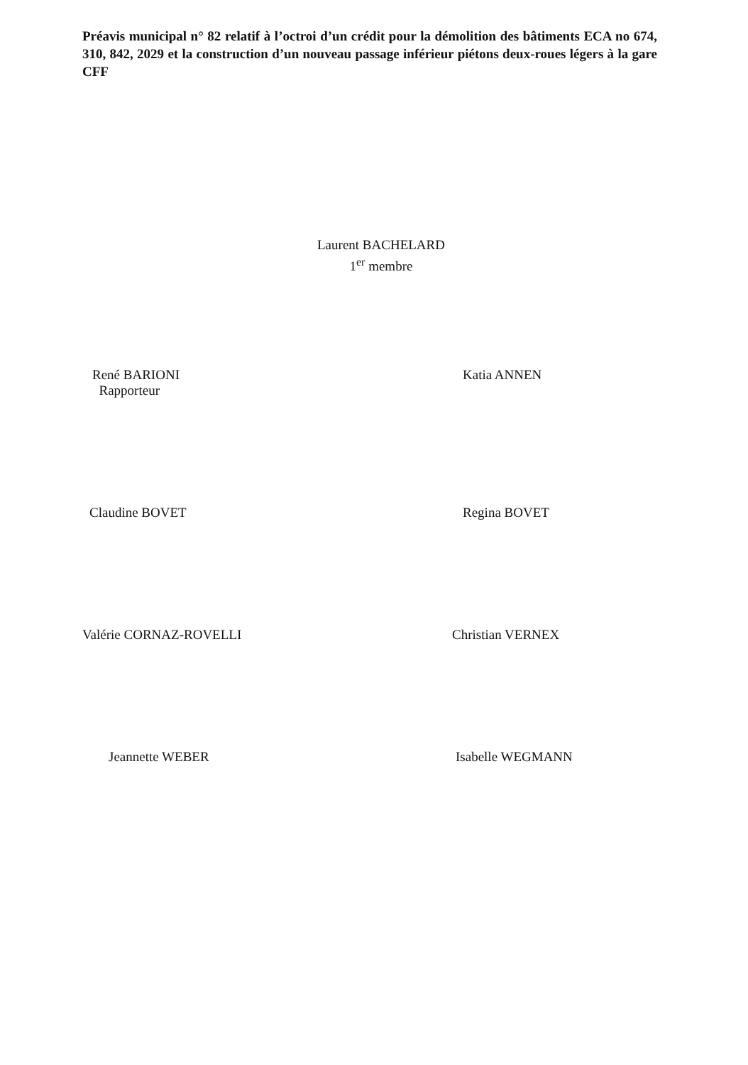Préavis municipal n° 82 relatif à l’octroi d’un crédit pour la démolition des bâtiments ECA no 674, 310, 842, 2029 et la construction d’un nouveau passage inférieur piétons deux-roues légers à la gare CFF
Laurent BACHELARD
1<sup>er</sup> membre
René BARIONI
Rapporteur
Katia ANNEN
Claudine BOVET Regina BOVET
Valérie CORNAZ-ROVELLI Christian VERNEX
Jeannette WEBER Isabelle WEGMANN